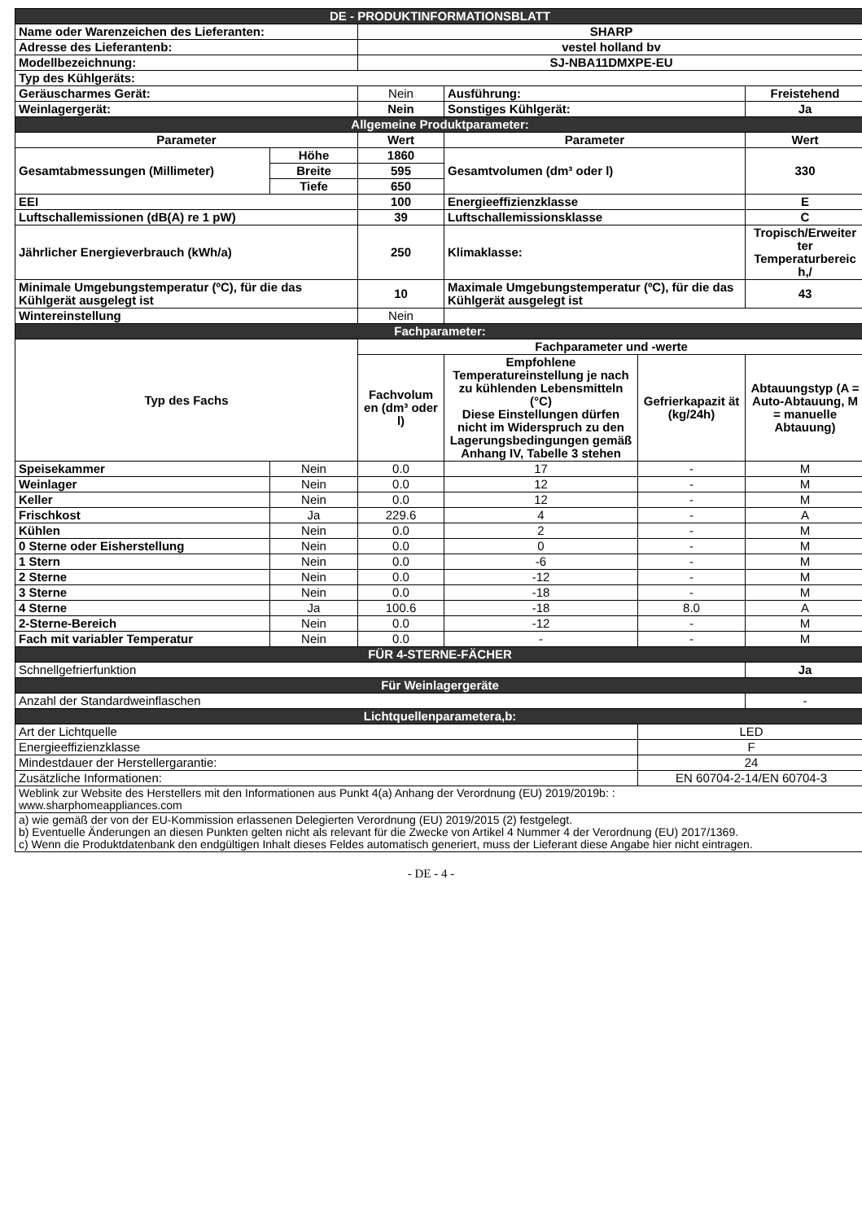| DE - PRODUKTINFORMATIONSBLATT | | | | | |
| Name oder Warenzeichen des Lieferanten: | | SHARP | | | |
| Adresse des Lieferantenb: | | vestel holland bv | | | |
| Modellbezeichnung: | | SJ-NBA11DMXPE-EU | | | |
| Typ des Kühlgeräts: | | | | | |
| Geräuscharmes Gerät: | | Nein | Ausführung: | | Freistehend |
| Weinlagergerät: | | Nein | Sonstiges Kühlgerät: | | Ja |
| Allgemeine Produktparameter: | | | | | |
| Parameter | | Wert | Parameter | | Wert |
| Gesamtabmessungen (Millimeter) | Höhe | 1860 | Gesamtvolumen (dm³ oder l) | | 330 |
| | Breite | 595 | | | |
| | Tiefe | 650 | | | |
| EEI | | 100 | Energieeffizienzklasse | | E |
| Luftschallemissionen (dB(A) re 1 pW) | | 39 | Luftschallemissionsklasse | | C |
| Jährlicher Energieverbrauch (kWh/a) | | 250 | Klimaklasse: | | Tropisch/Erweiter ter Temperaturbereic h,/ |
| Minimale Umgebungstemperatur (ºC), für die das Kühlgerät ausgelegt ist | | 10 | Maximale Umgebungstemperatur (ºC), für die das Kühlgerät ausgelegt ist | | 43 |
| Wintereinstellung | | Nein | | | |
| Fachparameter: | | | | | |
| Typ des Fachs | | Fachparameter und -werte | | | |
| | | Fachvolum en (dm³ oder l) | Empfohlene Temperatureinstellung je nach zu kühlenden Lebensmitteln (°C) Diese Einstellungen dürfen nicht im Widerspruch zu den Lagerungsbedingungen gemäß Anhang IV, Tabelle 3 stehen | Gefrierkapazit ät (kg/24h) | Abtauungstyp (A = Auto-Abtauung, M = manuelle Abtauung) |
| Speisekammer | Nein | 0.0 | 17 | - | M |
| Weinlager | Nein | 0.0 | 12 | - | M |
| Keller | Nein | 0.0 | 12 | - | M |
| Frischkost | Ja | 229.6 | 4 | - | A |
| Kühlen | Nein | 0.0 | 2 | - | M |
| 0 Sterne oder Eisherstellung | Nein | 0.0 | 0 | - | M |
| 1 Stern | Nein | 0.0 | -6 | - | M |
| 2 Sterne | Nein | 0.0 | -12 | - | M |
| 3 Sterne | Nein | 0.0 | -18 | - | M |
| 4 Sterne | Ja | 100.6 | -18 | 8.0 | A |
| 2-Sterne-Bereich | Nein | 0.0 | -12 | - | M |
| Fach mit variabler Temperatur | Nein | 0.0 | - | - | M |
| FÜR 4-STERNE-FÄCHER | | | | | |
| Schnellgefrierfunktion | | | | | Ja |
| Für Weinlagergeräte | | | | | |
| Anzahl der Standardweinflaschen | | | | | - |
| Lichtquellenparametera,b: | | | | | |
| Art der Lichtquelle | | | | LED | |
| Energieeffizienzklasse | | | | F | |
| Mindestdauer der Herstellergarantie: | | | | 24 | |
| Zusätzliche Informationen: | | | | EN 60704-2-14/EN 60704-3 | |
| Weblink zur Website des Herstellers mit den Informationen aus Punkt 4(a) Anhang der Verordnung (EU) 2019/2019b: : www.sharphomeappliances.com | | | | | |
| a) wie gemäß der von der EU-Kommission erlassenen Delegierten Verordnung (EU) 2019/2015 (2) festgelegt. b) Eventuelle Änderungen an diesen Punkten gelten nicht als relevant für die Zwecke von Artikel 4 Nummer 4 der Verordnung (EU) 2017/1369. c) Wenn die Produktdatenbank den endgültigen Inhalt dieses Feldes automatisch generiert, muss der Lieferant diese Angabe hier nicht eintragen. | | | | | |
- DE - 4 -